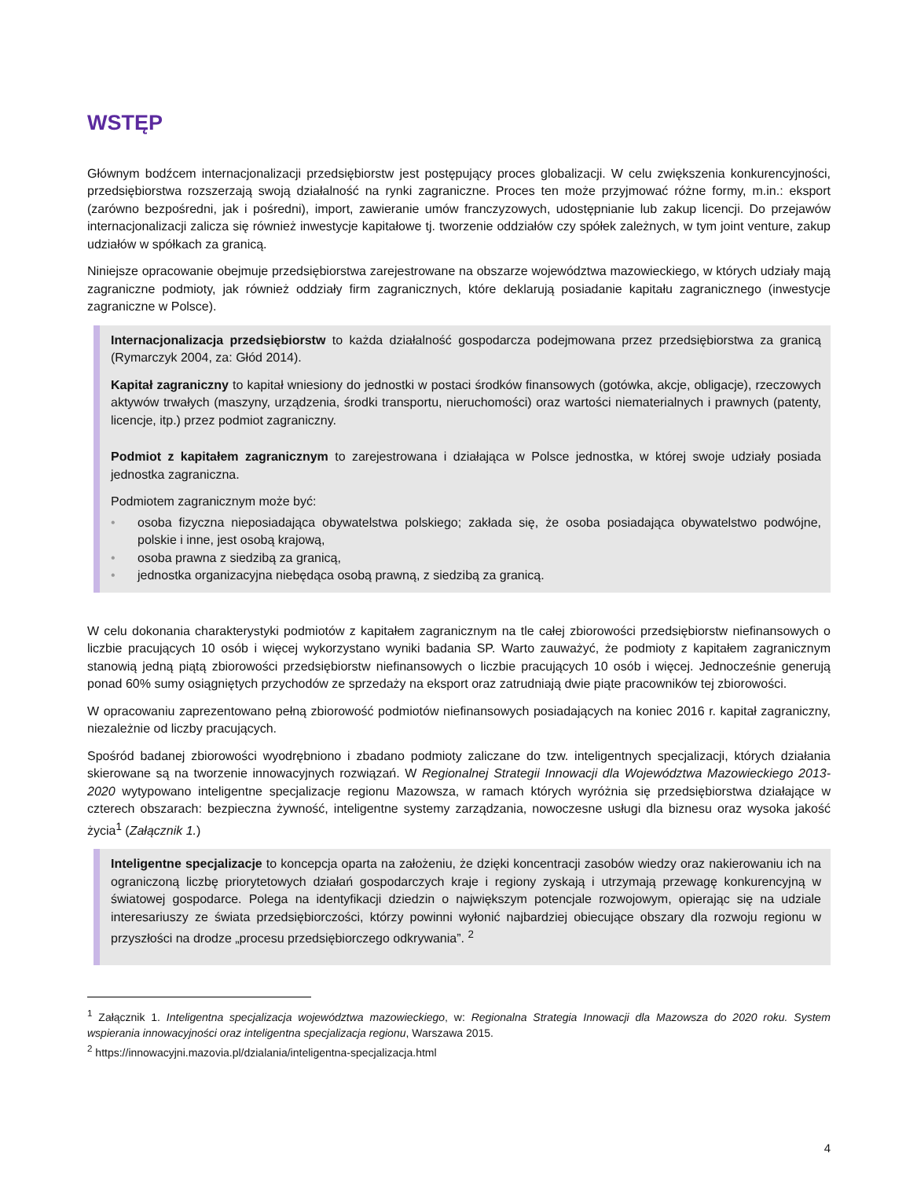WSTĘP
Głównym bodźcem internacjonalizacji przedsiębiorstw jest postępujący proces globalizacji. W celu zwiększenia konkurencyjności, przedsiębiorstwa rozszerzają swoją działalność na rynki zagraniczne. Proces ten może przyjmować różne formy, m.in.: eksport (zarówno bezpośredni, jak i pośredni), import, zawieranie umów franczyzowych, udostępnianie lub zakup licencji. Do przejawów internacjonalizacji zalicza się również inwestycje kapitałowe tj. tworzenie oddziałów czy spółek zależnych, w tym joint venture, zakup udziałów w spółkach za granicą.
Niniejsze opracowanie obejmuje przedsiębiorstwa zarejestrowane na obszarze województwa mazowieckiego, w których udziały mają zagraniczne podmioty, jak również oddziały firm zagranicznych, które deklarują posiadanie kapitału zagranicznego (inwestycje zagraniczne w Polsce).
Internacjonalizacja przedsiębiorstw to każda działalność gospodarcza podejmowana przez przedsiębiorstwa za granicą (Rymarczyk 2004, za: Głód 2014).
Kapitał zagraniczny to kapitał wniesiony do jednostki w postaci środków finansowych (gotówka, akcje, obligacje), rzeczowych aktywów trwałych (maszyny, urządzenia, środki transportu, nieruchomości) oraz wartości niematerialnych i prawnych (patenty, licencje, itp.) przez podmiot zagraniczny.
Podmiot z kapitałem zagranicznym to zarejestrowana i działająca w Polsce jednostka, w której swoje udziały posiada jednostka zagraniczna.
Podmiotem zagranicznym może być:
• osoba fizyczna nieposiadająca obywatelstwa polskiego; zakłada się, że osoba posiadająca obywatelstwo podwójne, polskie i inne, jest osobą krajową,
• osoba prawna z siedzibą za granicą,
• jednostka organizacyjna niebędąca osobą prawną, z siedzibą za granicą.
W celu dokonania charakterystyki podmiotów z kapitałem zagranicznym na tle całej zbiorowości przedsiębiorstw niefinansowych o liczbie pracujących 10 osób i więcej wykorzystano wyniki badania SP. Warto zauważyć, że podmioty z kapitałem zagranicznym stanowią jedną piątą zbiorowości przedsiębiorstw niefinansowych o liczbie pracujących 10 osób i więcej. Jednocześnie generują ponad 60% sumy osiągniętych przychodów ze sprzedaży na eksport oraz zatrudniają dwie piąte pracowników tej zbiorowości.
W opracowaniu zaprezentowano pełną zbiorowość podmiotów niefinansowych posiadających na koniec 2016 r. kapitał zagraniczny, niezależnie od liczby pracujących.
Spośród badanej zbiorowości wyodrębniono i zbadano podmioty zaliczane do tzw. inteligentnych specjalizacji, których działania skierowane są na tworzenie innowacyjnych rozwiązań. W Regionalnej Strategii Innowacji dla Województwa Mazowieckiego 2013-2020 wytypowano inteligentne specjalizacje regionu Mazowsza, w ramach których wyróżnia się przedsiębiorstwa działające w czterech obszarach: bezpieczna żywność, inteligentne systemy zarządzania, nowoczesne usługi dla biznesu oraz wysoka jakość życia<sup>1</sup> (Załącznik 1.)
Inteligentne specjalizacje to koncepcja oparta na założeniu, że dzięki koncentracji zasobów wiedzy oraz nakierowaniu ich na ograniczoną liczbę priorytetowych działań gospodarczych kraje i regiony zyskają i utrzymają przewagę konkurencyjną w światowej gospodarce. Polega na identyfikacji dziedzin o największym potencjale rozwojowym, opierając się na udziale interesariuszy ze świata przedsiębiorczości, którzy powinni wyłonić najbardziej obiecujące obszary dla rozwoju regionu w przyszłości na drodze „procesu przedsiębiorczego odkrywania”. <sup>2</sup>
<sup>1</sup> Załącznik 1. Inteligentna specjalizacja województwa mazowieckiego, w: Regionalna Strategia Innowacji dla Mazowsza do 2020 roku. System wspierania innowacyjności oraz inteligentna specjalizacja regionu, Warszawa 2015.
<sup>2</sup> https://innowacyjni.mazovia.pl/dzialania/inteligentna-specjalizacja.html
4